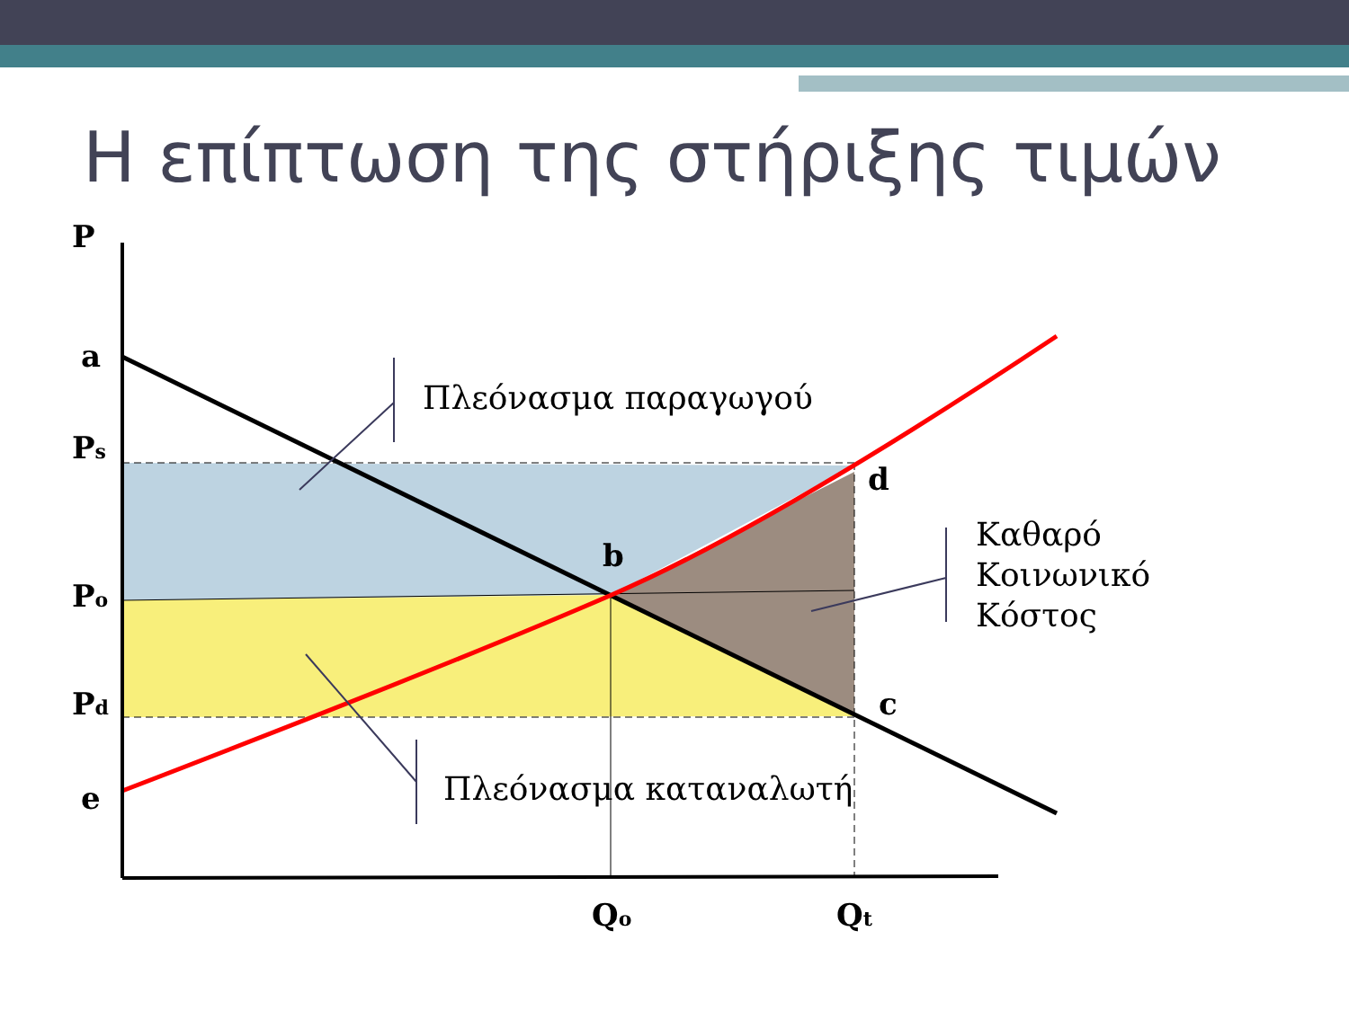Η επίπτωση της στήριξης τιμών
P
a
Ps
Po
Pd
e
b
d
c
Qo
Qt
Πλεόνασμα παραγωγού
Πλεόνασμα καταναλωτή
Καθαρό
Κοινωνικό
Κόστος